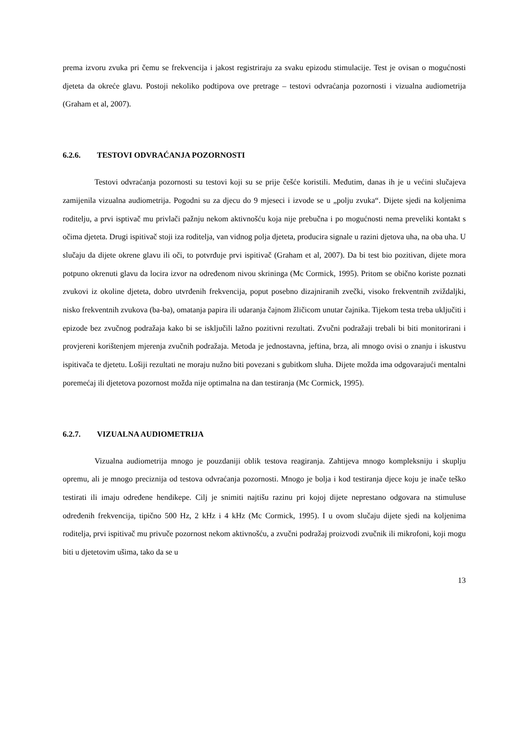prema izvoru zvuka pri čemu se frekvencija i jakost registriraju za svaku epizodu stimulacije. Test je ovisan o mogućnosti djeteta da okreće glavu. Postoji nekoliko podtipova ove pretrage – testovi odvraćanja pozornosti i vizualna audiometrija (Graham et al, 2007).
6.2.6. TESTOVI ODVRAĆANJA POZORNOSTI
Testovi odvraćanja pozornosti su testovi koji su se prije češće koristili. Međutim, danas ih je u većini slučajeva zamijenila vizualna audiometrija. Pogodni su za djecu do 9 mjeseci i izvode se u „polju zvuka“. Dijete sjedi na koljenima roditelju, a prvi isptivač mu privlači pažnju nekom aktivnošću koja nije prebučna i po mogućnosti nema preveliki kontakt s očima djeteta. Drugi ispitivač stoji iza roditelja, van vidnog polja djeteta, producira signale u razini djetova uha, na oba uha. U slučaju da dijete okrene glavu ili oči, to potvrđuje prvi ispitivač (Graham et al, 2007). Da bi test bio pozitivan, dijete mora potpuno okrenuti glavu da locira izvor na određenom nivou skrininga (Mc Cormick, 1995). Pritom se obično koriste poznati zvukovi iz okoline djeteta, dobro utvrđenih frekvencija, poput posebno dizajniranih zvečki, visoko frekventnih zviždaljki, nisko frekventnih zvukova (ba-ba), omatanja papira ili udaranja čajnom žličicom unutar čajnika. Tijekom testa treba uključiti i epizode bez zvučnog podražaja kako bi se isključili lažno pozitivni rezultati. Zvučni podražaji trebali bi biti monitorirani i provjereni korištenjem mjerenja zvučnih podražaja. Metoda je jednostavna, jeftina, brza, ali mnogo ovisi o znanju i iskustvu ispitivača te djetetu. Lošiji rezultati ne moraju nužno biti povezani s gubitkom sluha. Dijete možda ima odgovarajući mentalni poremećaj ili djetetova pozornost možda nije optimalna na dan testiranja (Mc Cormick, 1995).
6.2.7. VIZUALNA AUDIOMETRIJA
Vizualna audiometrija mnogo je pouzdaniji oblik testova reagiranja. Zahtijeva mnogo kompleksniju i skuplju opremu, ali je mnogo preciznija od testova odvraćanja pozornosti. Mnogo je bolja i kod testiranja djece koju je inače teško testirati ili imaju određene hendikepe. Cilj je snimiti najtišu razinu pri kojoj dijete neprestano odgovara na stimuluse određenih frekvencija, tipično 500 Hz, 2 kHz i 4 kHz (Mc Cormick, 1995). I u ovom slučaju dijete sjedi na koljenima roditelja, prvi ispitivač mu privuče pozornost nekom aktivnošću, a zvučni podražaj proizvodi zvučnik ili mikrofoni, koji mogu biti u djetetovim ušima, tako da se u
13